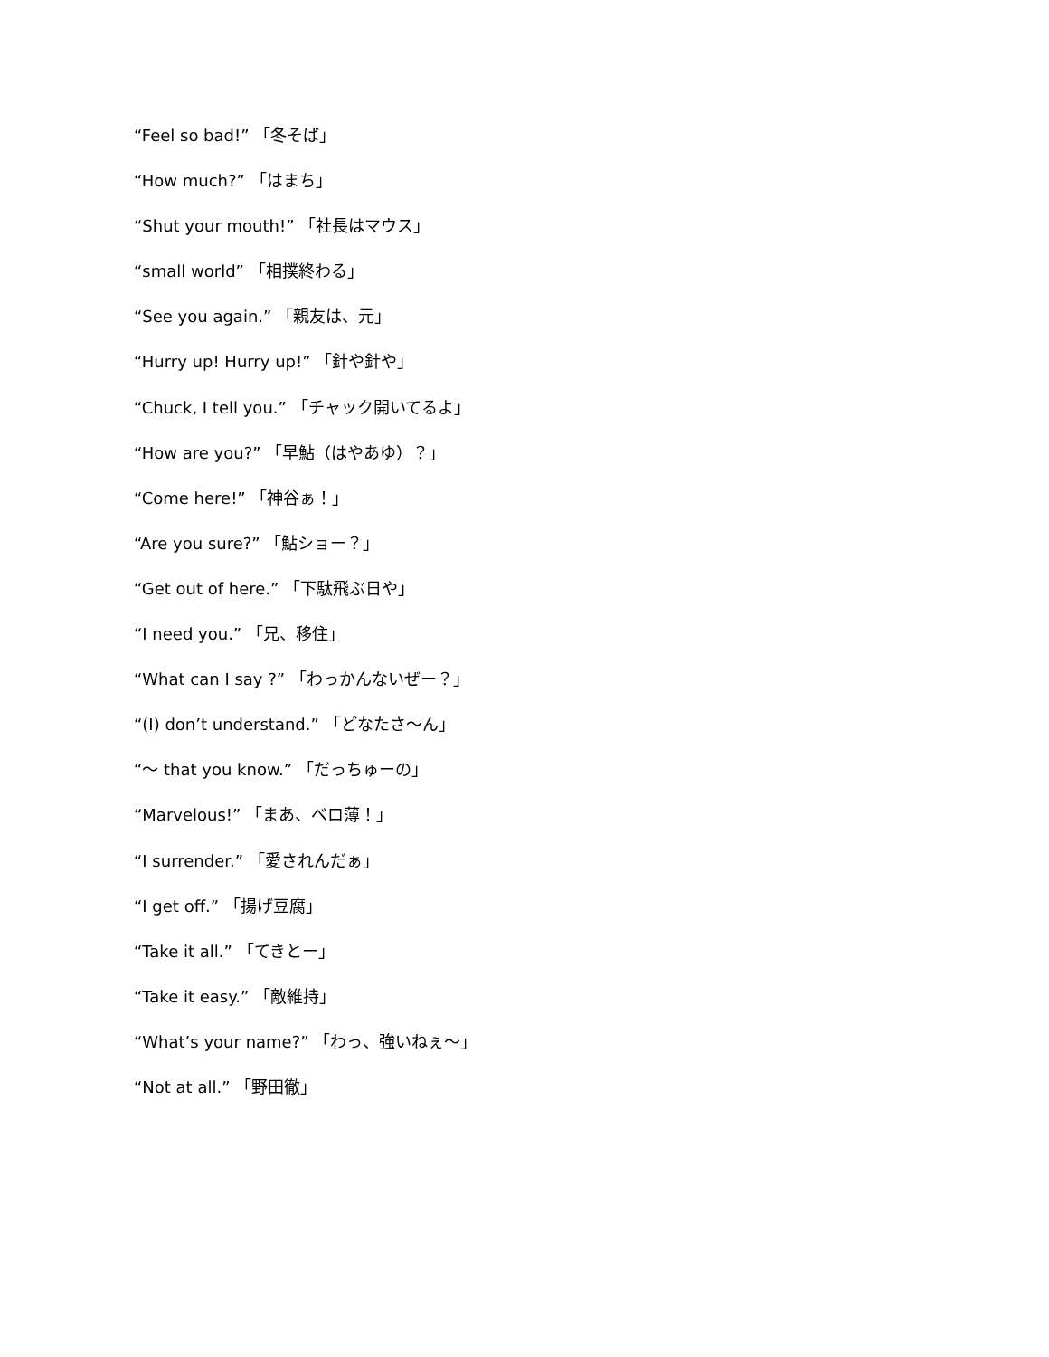“Feel so bad!” 「冬そば」
“How much?” 「はまち」
“Shut your mouth!” 「社長はマウス」
“small world” 「相撲終わる」
“See you again.” 「親友は、元」
“Hurry up! Hurry up!” 「針や針や」
“Chuck, I tell you.” 「チャック開いてるよ」
“How are you?” 「早鮎（はやあゆ）？」
“Come here!” 「神谷ぁ！」
“Are you sure?” 「鮎ショー？」
“Get out of here.” 「下駄飛ぶ日や」
“I need you.” 「兄、移住」
“What can I say ?” 「わっかんないぜー？」
“(I) don’t understand.” 「どなたさ〜ん」
“〜 that you know.” 「だっちゅーの」
“Marvelous!” 「まあ、べロ薄！」
“I surrender.” 「愛されんだぁ」
“I get off.” 「揚げ豆腐」
“Take it all.” 「てきとー」
“Take it easy.” 「敵維持」
“What’s your name?” 「わっ、強いねぇ〜」
“Not at all.” 「野田徹」